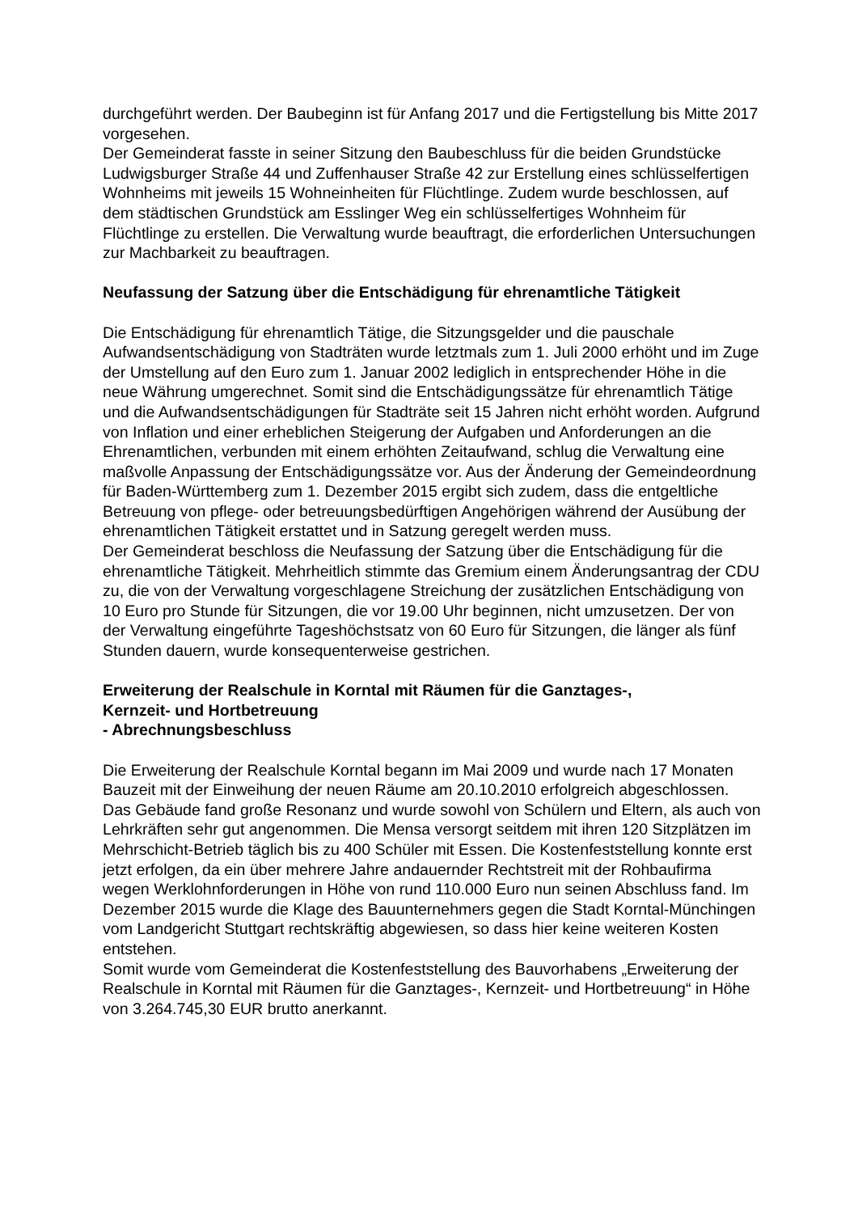durchgeführt werden. Der Baubeginn ist für Anfang 2017 und die Fertigstellung bis Mitte 2017 vorgesehen.
Der Gemeinderat fasste in seiner Sitzung den Baubeschluss für die beiden Grundstücke Ludwigsburger Straße 44 und Zuffenhauser Straße 42 zur Erstellung eines schlüsselfertigen Wohnheims mit jeweils 15 Wohneinheiten für Flüchtlinge. Zudem wurde beschlossen, auf dem städtischen Grundstück am Esslinger Weg ein schlüsselfertiges Wohnheim für Flüchtlinge zu erstellen. Die Verwaltung wurde beauftragt, die erforderlichen Untersuchungen zur Machbarkeit zu beauftragen.
Neufassung der Satzung über die Entschädigung für ehrenamtliche Tätigkeit
Die Entschädigung für ehrenamtlich Tätige, die Sitzungsgelder und die pauschale Aufwandsentschädigung von Stadträten wurde letztmals zum 1. Juli 2000 erhöht und im Zuge der Umstellung auf den Euro zum 1. Januar 2002 lediglich in entsprechender Höhe in die neue Währung umgerechnet. Somit sind die Entschädigungssätze für ehrenamtlich Tätige und die Aufwandsentschädigungen für Stadträte seit 15 Jahren nicht erhöht worden. Aufgrund von Inflation und einer erheblichen Steigerung der Aufgaben und Anforderungen an die Ehrenamtlichen, verbunden mit einem erhöhten Zeitaufwand, schlug die Verwaltung eine maßvolle Anpassung der Entschädigungssätze vor. Aus der Änderung der Gemeindeordnung für Baden-Württemberg zum 1. Dezember 2015 ergibt sich zudem, dass die entgeltliche Betreuung von pflege- oder betreuungsbedürftigen Angehörigen während der Ausübung der ehrenamtlichen Tätigkeit erstattet und in Satzung geregelt werden muss.
Der Gemeinderat beschloss die Neufassung der Satzung über die Entschädigung für die ehrenamtliche Tätigkeit. Mehrheitlich stimmte das Gremium einem Änderungsantrag der CDU zu, die von der Verwaltung vorgeschlagene Streichung der zusätzlichen Entschädigung von 10 Euro pro Stunde für Sitzungen, die vor 19.00 Uhr beginnen, nicht umzusetzen. Der von der Verwaltung eingeführte Tageshöchstsatz von 60 Euro für Sitzungen, die länger als fünf Stunden dauern, wurde konsequenterweise gestrichen.
Erweiterung der Realschule in Korntal mit Räumen für die Ganztages-,
Kernzeit- und Hortbetreuung
- Abrechnungsbeschluss
Die Erweiterung der Realschule Korntal begann im Mai 2009 und wurde nach 17 Monaten Bauzeit mit der Einweihung der neuen Räume am 20.10.2010 erfolgreich abgeschlossen. Das Gebäude fand große Resonanz und wurde sowohl von Schülern und Eltern, als auch von Lehrkräften sehr gut angenommen. Die Mensa versorgt seitdem mit ihren 120 Sitzplätzen im Mehrschicht-Betrieb täglich bis zu 400 Schüler mit Essen. Die Kostenfeststellung konnte erst jetzt erfolgen, da ein über mehrere Jahre andauernder Rechtstreit mit der Rohbaufirma wegen Werklohnforderungen in Höhe von rund 110.000 Euro nun seinen Abschluss fand. Im Dezember 2015 wurde die Klage des Bauunternehmers gegen die Stadt Korntal-Münchingen vom Landgericht Stuttgart rechtskräftig abgewiesen, so dass hier keine weiteren Kosten entstehen.
Somit wurde vom Gemeinderat die Kostenfeststellung des Bauvorhabens „Erweiterung der Realschule in Korntal mit Räumen für die Ganztages-, Kernzeit- und Hortbetreuung“ in Höhe von 3.264.745,30 EUR brutto anerkannt.